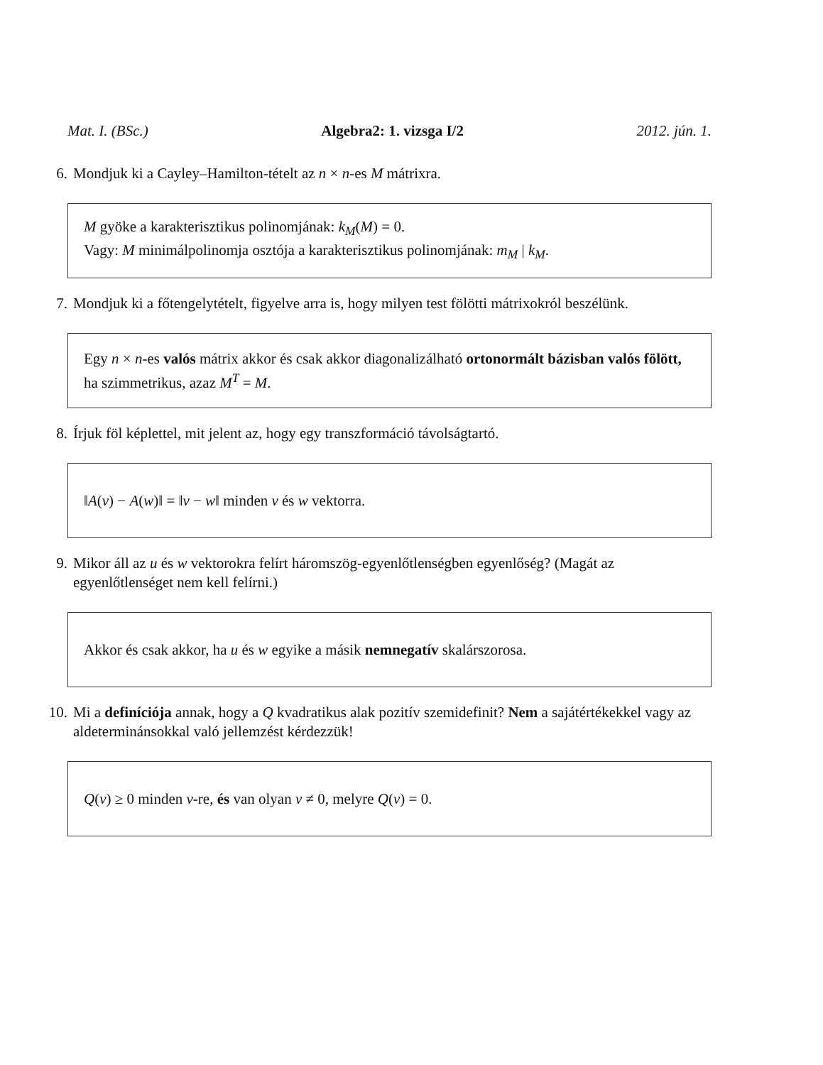Mat. I. (BSc.) Algebra2: 1. vizsga I/2 2012. jún. 1.
6. Mondjuk ki a Cayley–Hamilton-tételt az n × n-es M mátrixra.
M gyöke a karakterisztikus polinomjának: k<sub>M</sub>(M) = 0.
Vagy: M minimálpolinomja osztója a karakterisztikus polinomjának: m<sub>M</sub> | k<sub>M</sub>.
7. Mondjuk ki a főtengelytételt, figyelve arra is, hogy milyen test fölötti mátrixokról beszélünk.
Egy n × n-es valós mátrix akkor és csak akkor diagonalizálható ortonormált bázisban valós fölött, ha szimmetrikus, azaz M<sup>T</sup> = M.
8. Írjuk föl képlettel, mit jelent az, hogy egy transzformáció távolságtartó.
‖A(v) − A(w)‖ = ‖v − w‖ minden v és w vektorra.
9. Mikor áll az u és w vektorokra felírt háromszög-egyenlőtlenségben egyenlőség? (Magát az egyenlőtlenséget nem kell felírni.)
Akkor és csak akkor, ha u és w egyike a másik nemnegatív skalárszorosa.
10. Mi a definíciója annak, hogy a Q kvadratikus alak pozitív szemidefinit? Nem a sajátértékekkel vagy az aldeterminánsokkal való jellemzést kérdezzük!
Q(v) ≥ 0 minden v-re, és van olyan v ≠ 0, melyre Q(v) = 0.